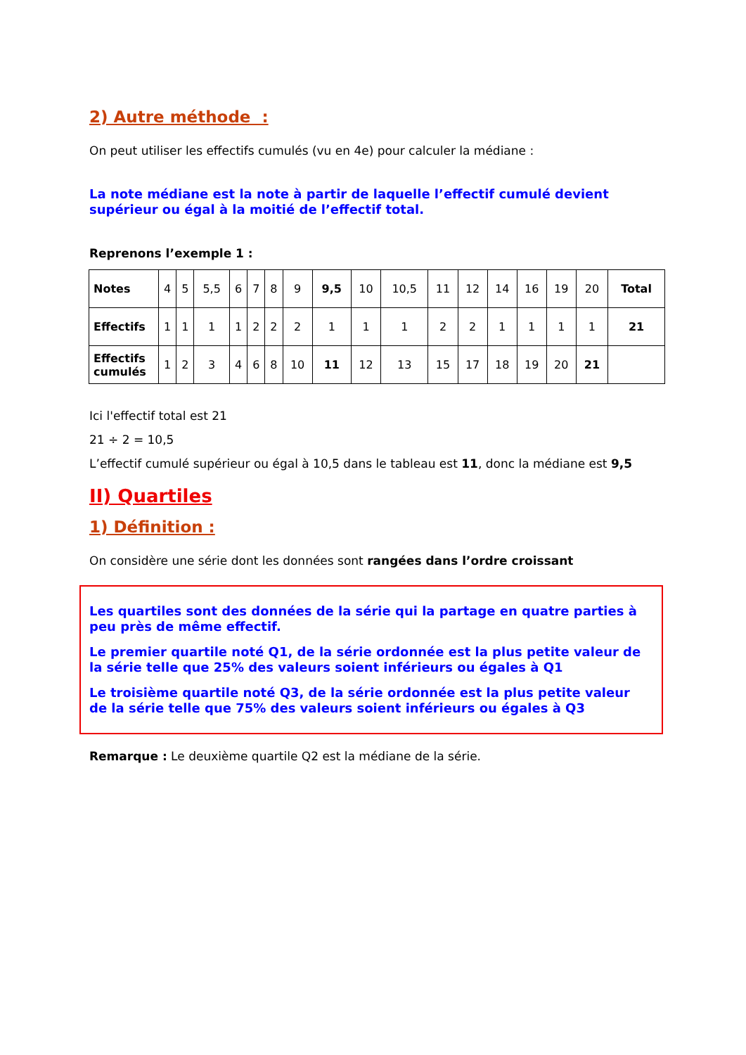2) Autre méthode :
On peut utiliser les effectifs cumulés (vu en 4e) pour calculer la médiane :
La note médiane est la note à partir de laquelle l’effectif cumulé devient supérieur ou égal à la moitié de l’effectif total.
Reprenons l’exemple 1 :
| Notes | 4 | 5 | 5,5 | 6 | 7 | 8 | 9 | 9,5 | 10 | 10,5 | 11 | 12 | 14 | 16 | 19 | 20 | Total |
| Effectifs | 1 | 1 | 1 | 1 | 2 | 2 | 2 | 1 | 1 | 1 | 2 | 2 | 1 | 1 | 1 | 1 | 21 |
| Effectifs cumulés | 1 | 2 | 3 | 4 | 6 | 8 | 10 | 11 | 12 | 13 | 15 | 17 | 18 | 19 | 20 | 21 | |
Ici l'effectif total est 21
21 ÷ 2 = 10,5
L’effectif cumulé supérieur ou égal à 10,5 dans le tableau est 11, donc la médiane est 9,5
II) Quartiles
1) Définition :
On considère une série dont les données sont rangées dans l’ordre croissant
Les quartiles sont des données de la série qui la partage en quatre parties à peu près de même effectif.
Le premier quartile noté Q1, de la série ordonnée est la plus petite valeur de la série telle que 25% des valeurs soient inférieurs ou égales à Q1
Le troisième quartile noté Q3, de la série ordonnée est la plus petite valeur de la série telle que 75% des valeurs soient inférieurs ou égales à Q3
Remarque : Le deuxième quartile Q2 est la médiane de la série.